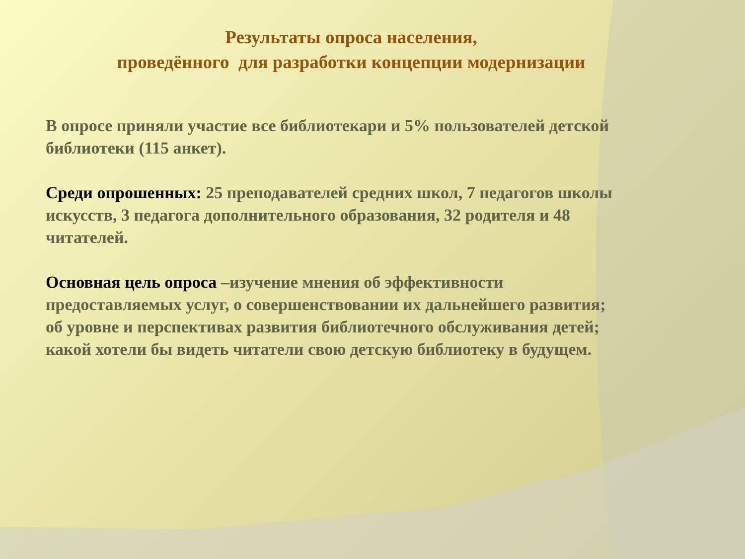Результаты опроса населения,
проведённого для разработки концепции модернизации
В опросе приняли участие все библиотекари и 5% пользователей детской библиотеки (115 анкет).
Среди опрошенных: 25 преподавателей средних школ, 7 педагогов школы искусств, 3 педагога дополнительного образования, 32 родителя и 48 читателей.
Основная цель опроса –изучение мнения об эффективности предоставляемых услуг, о совершенствовании их дальнейшего развития; об уровне и перспективах развития библиотечного обслуживания детей; какой хотели бы видеть читатели свою детскую библиотеку в будущем.